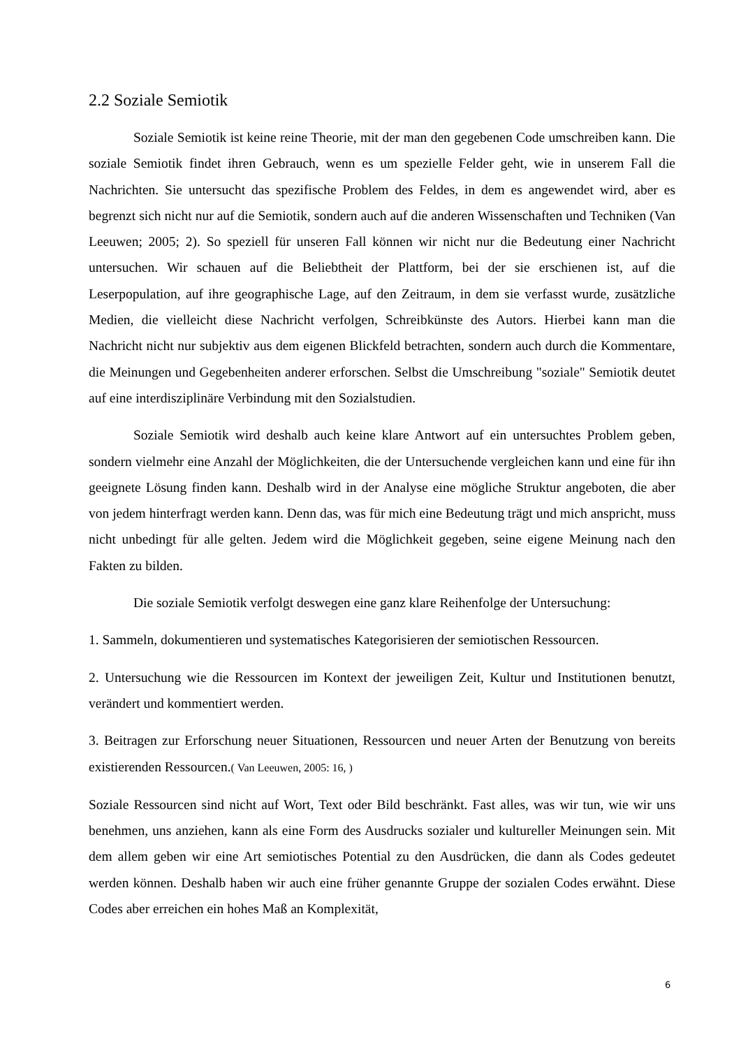2.2 Soziale Semiotik
Soziale Semiotik ist keine reine Theorie, mit der man den gegebenen Code umschreiben kann. Die soziale Semiotik findet ihren Gebrauch, wenn es um spezielle Felder geht, wie in unserem Fall die Nachrichten. Sie untersucht das spezifische Problem des Feldes, in dem es angewendet wird, aber es begrenzt sich nicht nur auf die Semiotik, sondern auch auf die anderen Wissenschaften und Techniken (Van Leeuwen; 2005; 2). So speziell für unseren Fall können wir nicht nur die Bedeutung einer Nachricht untersuchen. Wir schauen auf die Beliebtheit der Plattform, bei der sie erschienen ist, auf die Leserpopulation, auf ihre geographische Lage, auf den Zeitraum, in dem sie verfasst wurde, zusätzliche Medien, die vielleicht diese Nachricht verfolgen, Schreibkünste des Autors. Hierbei kann man die Nachricht nicht nur subjektiv aus dem eigenen Blickfeld betrachten, sondern auch durch die Kommentare, die Meinungen und Gegebenheiten anderer erforschen. Selbst die Umschreibung "soziale" Semiotik deutet auf eine interdisziplinäre Verbindung mit den Sozialstudien.
Soziale Semiotik wird deshalb auch keine klare Antwort auf ein untersuchtes Problem geben, sondern vielmehr eine Anzahl der Möglichkeiten, die der Untersuchende vergleichen kann und eine für ihn geeignete Lösung finden kann. Deshalb wird in der Analyse eine mögliche Struktur angeboten, die aber von jedem hinterfragt werden kann. Denn das, was für mich eine Bedeutung trägt und mich anspricht, muss nicht unbedingt für alle gelten. Jedem wird die Möglichkeit gegeben, seine eigene Meinung nach den Fakten zu bilden.
Die soziale Semiotik verfolgt deswegen eine ganz klare Reihenfolge der Untersuchung:
1. Sammeln, dokumentieren und systematisches Kategorisieren der semiotischen Ressourcen.
2. Untersuchung wie die Ressourcen im Kontext der jeweiligen Zeit, Kultur und Institutionen benutzt, verändert und kommentiert werden.
3. Beitragen zur Erforschung neuer Situationen, Ressourcen und neuer Arten der Benutzung von bereits existierenden Ressourcen.( Van Leeuwen, 2005: 16, )
Soziale Ressourcen sind nicht auf Wort, Text oder Bild beschränkt. Fast alles, was wir tun, wie wir uns benehmen, uns anziehen, kann als eine Form des Ausdrucks sozialer und kultureller Meinungen sein. Mit dem allem geben wir eine Art semiotisches Potential zu den Ausdrücken, die dann als Codes gedeutet werden können. Deshalb haben wir auch eine früher genannte Gruppe der sozialen Codes erwähnt. Diese Codes aber erreichen ein hohes Maß an Komplexität,
6